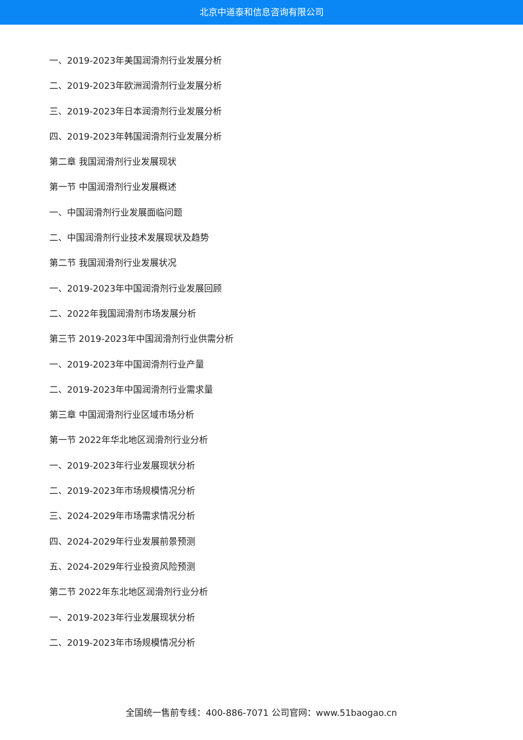北京中道泰和信息咨询有限公司
一、2019-2023年美国润滑剂行业发展分析
二、2019-2023年欧洲润滑剂行业发展分析
三、2019-2023年日本润滑剂行业发展分析
四、2019-2023年韩国润滑剂行业发展分析
第二章 我国润滑剂行业发展现状
第一节 中国润滑剂行业发展概述
一、中国润滑剂行业发展面临问题
二、中国润滑剂行业技术发展现状及趋势
第二节 我国润滑剂行业发展状况
一、2019-2023年中国润滑剂行业发展回顾
二、2022年我国润滑剂市场发展分析
第三节 2019-2023年中国润滑剂行业供需分析
一、2019-2023年中国润滑剂行业产量
二、2019-2023年中国润滑剂行业需求量
第三章 中国润滑剂行业区域市场分析
第一节 2022年华北地区润滑剂行业分析
一、2019-2023年行业发展现状分析
二、2019-2023年市场规模情况分析
三、2024-2029年市场需求情况分析
四、2024-2029年行业发展前景预测
五、2024-2029年行业投资风险预测
第二节 2022年东北地区润滑剂行业分析
一、2019-2023年行业发展现状分析
二、2019-2023年市场规模情况分析
全国统一售前专线：400-886-7071 公司官网：www.51baogao.cn